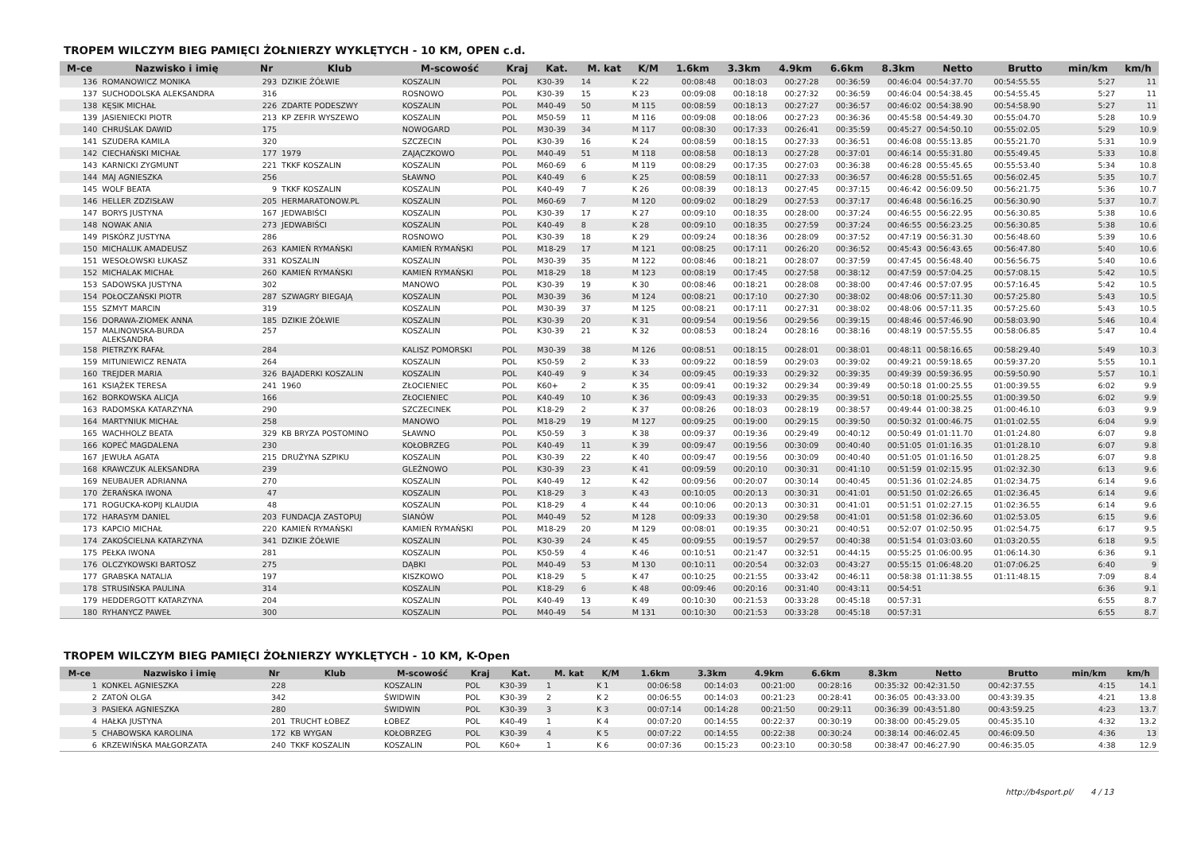TROPEM WILCZYM BIEG PAMIĘCI ŻOŁNIERZY WYKLĘTYCH - 10 KM, OPEN c.d.
| M-ce | Nazwisko i imię | Nr | Klub | M-scowość | Kraj | Kat. | M. kat | K/M | 1.6km | 3.3km | 4.9km | 6.6km | 8.3km | Netto | Brutto | min/km | km/h |
| --- | --- | --- | --- | --- | --- | --- | --- | --- | --- | --- | --- | --- | --- | --- | --- | --- | --- |
| 136 | ROMANOWICZ MONIKA | 293 | DZIKIE ŻÓŁWIE | KOSZALIN | POL | K30-39 | 14 | K 22 | 00:08:48 | 00:18:03 | 00:27:28 | 00:36:59 | 00:46:04 | 00:54:37.70 | 00:54:55.55 | 5:27 | 11 |
| 137 | SUCHODOLSKA ALEKSANDRA | 316 | | ROSNOWO | POL | K30-39 | 15 | K 23 | 00:09:08 | 00:18:18 | 00:27:32 | 00:36:59 | 00:46:04 | 00:54:38.45 | 00:54:55.45 | 5:27 | 11 |
| 138 | KĘSIK MICHAŁ | 226 | ZDARTE PODESZWY | KOSZALIN | POL | M40-49 | 50 | M 115 | 00:08:59 | 00:18:13 | 00:27:27 | 00:36:57 | 00:46:02 | 00:54:38.90 | 00:54:58.90 | 5:27 | 11 |
| 139 | JASIENIECKI PIOTR | 213 | KP ZEFIR WYSZEWO | KOSZALIN | POL | M50-59 | 11 | M 116 | 00:09:08 | 00:18:06 | 00:27:23 | 00:36:36 | 00:45:58 | 00:54:49.30 | 00:55:04.70 | 5:28 | 10.9 |
| 140 | CHRUŚLAK DAWID | 175 | | NOWOGARD | POL | M30-39 | 34 | M 117 | 00:08:30 | 00:17:33 | 00:26:41 | 00:35:59 | 00:45:27 | 00:54:50.10 | 00:55:02.05 | 5:29 | 10.9 |
| 141 | SZUDERA KAMILA | 320 | | SZCZECIN | POL | K30-39 | 16 | K 24 | 00:08:59 | 00:18:15 | 00:27:33 | 00:36:51 | 00:46:08 | 00:55:13.85 | 00:55:21.70 | 5:31 | 10.9 |
| 142 | CIECHAŃSKI MICHAŁ | 177 | 1979 | ZAJĄCZKOWO | POL | M40-49 | 51 | M 118 | 00:08:58 | 00:18:13 | 00:27:28 | 00:37:01 | 00:46:14 | 00:55:31.80 | 00:55:49.45 | 5:33 | 10.8 |
| 143 | KARNICKI ZYGMUNT | 221 | TKKF KOSZALIN | KOSZALIN | POL | M60-69 | 6 | M 119 | 00:08:29 | 00:17:35 | 00:27:03 | 00:36:38 | 00:46:28 | 00:55:45.65 | 00:55:53.40 | 5:34 | 10.8 |
| 144 | MAJ AGNIESZKA | 256 | | SŁAWNO | POL | K40-49 | 6 | K 25 | 00:08:59 | 00:18:11 | 00:27:33 | 00:36:57 | 00:46:28 | 00:55:51.65 | 00:56:02.45 | 5:35 | 10.7 |
| 145 | WOLF BEATA | 9 | TKKF KOSZALIN | KOSZALIN | POL | K40-49 | 7 | K 26 | 00:08:39 | 00:18:13 | 00:27:45 | 00:37:15 | 00:46:42 | 00:56:09.50 | 00:56:21.75 | 5:36 | 10.7 |
| 146 | HELLER ZDZISŁAW | 205 | HERMARATONOW.PL | KOSZALIN | POL | M60-69 | 7 | M 120 | 00:09:02 | 00:18:29 | 00:27:53 | 00:37:17 | 00:46:48 | 00:56:16.25 | 00:56:30.90 | 5:37 | 10.7 |
| 147 | BORYS JUSTYNA | 167 | JEDWABIŚCI | KOSZALIN | POL | K30-39 | 17 | K 27 | 00:09:10 | 00:18:35 | 00:28:00 | 00:37:24 | 00:46:55 | 00:56:22.95 | 00:56:30.85 | 5:38 | 10.6 |
| 148 | NOWAK ANIA | 273 | JEDWABIŚCI | KOSZALIN | POL | K40-49 | 8 | K 28 | 00:09:10 | 00:18:35 | 00:27:59 | 00:37:24 | 00:46:55 | 00:56:23.25 | 00:56:30.85 | 5:38 | 10.6 |
| 149 | PISKÓRZ JUSTYNA | 286 | | ROSNOWO | POL | K30-39 | 18 | K 29 | 00:09:24 | 00:18:36 | 00:28:09 | 00:37:52 | 00:47:19 | 00:56:31.30 | 00:56:48.60 | 5:39 | 10.6 |
| 150 | MICHALUK AMADEUSZ | 263 | KAMIEŃ RYMAŃSKI | KAMIEŃ RYMAŃSKI | POL | M18-29 | 17 | M 121 | 00:08:25 | 00:17:11 | 00:26:20 | 00:36:52 | 00:45:43 | 00:56:43.65 | 00:56:47.80 | 5:40 | 10.6 |
| 151 | WESOŁOWSKI ŁUKASZ | 331 | KOSZALIN | KOSZALIN | POL | M30-39 | 35 | M 122 | 00:08:46 | 00:18:21 | 00:28:07 | 00:37:59 | 00:47:45 | 00:56:48.40 | 00:56:56.75 | 5:40 | 10.6 |
| 152 | MICHALAK MICHAŁ | 260 | KAMIEŃ RYMAŃSKI | KAMIEŃ RYMAŃSKI | POL | M18-29 | 18 | M 123 | 00:08:19 | 00:17:45 | 00:27:58 | 00:38:12 | 00:47:59 | 00:57:04.25 | 00:57:08.15 | 5:42 | 10.5 |
| 153 | SADOWSKA JUSTYNA | 302 | | MANOWO | POL | K30-39 | 19 | K 30 | 00:08:46 | 00:18:21 | 00:28:08 | 00:38:00 | 00:47:46 | 00:57:07.95 | 00:57:16.45 | 5:42 | 10.5 |
| 154 | POŁOCZAŃSKI PIOTR | 287 | SZWAGRY BIEGAJĄ | KOSZALIN | POL | M30-39 | 36 | M 124 | 00:08:21 | 00:17:10 | 00:27:30 | 00:38:02 | 00:48:06 | 00:57:11.30 | 00:57:25.80 | 5:43 | 10.5 |
| 155 | SZMYT MARCIN | 319 | | KOSZALIN | POL | M30-39 | 37 | M 125 | 00:08:21 | 00:17:11 | 00:27:31 | 00:38:02 | 00:48:06 | 00:57:11.35 | 00:57:25.60 | 5:43 | 10.5 |
| 156 | DORAWA-ZIOMEK ANNA | 185 | DZIKIE ŻÓŁWIE | KOSZALIN | POL | K30-39 | 20 | K 31 | 00:09:54 | 00:19:56 | 00:29:56 | 00:39:15 | 00:48:46 | 00:57:46.90 | 00:58:03.90 | 5:46 | 10.4 |
| 157 | MALINOWSKA-BURDA ALEKSANDRA | 257 | | KOSZALIN | POL | K30-39 | 21 | K 32 | 00:08:53 | 00:18:24 | 00:28:16 | 00:38:16 | 00:48:19 | 00:57:55.55 | 00:58:06.85 | 5:47 | 10.4 |
| 158 | PIETRZYK RAFAŁ | 284 | | KALISZ POMORSKI | POL | M30-39 | 38 | M 126 | 00:08:51 | 00:18:15 | 00:28:01 | 00:38:01 | 00:48:11 | 00:58:16.65 | 00:58:29.40 | 5:49 | 10.3 |
| 159 | MITUNIEWICZ RENATA | 264 | | KOSZALIN | POL | K50-59 | 2 | K 33 | 00:09:22 | 00:18:59 | 00:29:03 | 00:39:02 | 00:49:21 | 00:59:18.65 | 00:59:37.20 | 5:55 | 10.1 |
| 160 | TREJDER MARIA | 326 | BAJADERKI KOSZALIN | KOSZALIN | POL | K40-49 | 9 | K 34 | 00:09:45 | 00:19:33 | 00:29:32 | 00:39:35 | 00:49:39 | 00:59:36.95 | 00:59:50.90 | 5:57 | 10.1 |
| 161 | KSIĄŻEK TERESA | 241 | 1960 | ZŁOCIENIEC | POL | K60+ | 2 | K 35 | 00:09:41 | 00:19:32 | 00:29:34 | 00:39:49 | 00:50:18 | 01:00:25.55 | 01:00:39.55 | 6:02 | 9.9 |
| 162 | BORKOWSKA ALICJA | 166 | | ZŁOCIENIEC | POL | K40-49 | 10 | K 36 | 00:09:43 | 00:19:33 | 00:29:35 | 00:39:51 | 00:50:18 | 01:00:25.55 | 01:00:39.50 | 6:02 | 9.9 |
| 163 | RADOMSKA KATARZYNA | 290 | | SZCZECINEK | POL | K18-29 | 2 | K 37 | 00:08:26 | 00:18:03 | 00:28:19 | 00:38:57 | 00:49:44 | 01:00:38.25 | 01:00:46.10 | 6:03 | 9.9 |
| 164 | MARTYNIUK MICHAŁ | 258 | | MANOWO | POL | M18-29 | 19 | M 127 | 00:09:25 | 00:19:00 | 00:29:15 | 00:39:50 | 00:50:32 | 01:00:46.75 | 01:01:02.55 | 6:04 | 9.9 |
| 165 | WACHHOLZ BEATA | 329 | KB BRYZA POSTOMINO | SŁAWNO | POL | K50-59 | 3 | K 38 | 00:09:37 | 00:19:36 | 00:29:49 | 00:40:12 | 00:50:49 | 01:01:11.70 | 01:01:24.80 | 6:07 | 9.8 |
| 166 | KOPEĆ MAGDALENA | 230 | | KOŁOBRZEG | POL | K40-49 | 11 | K 39 | 00:09:47 | 00:19:56 | 00:30:09 | 00:40:40 | 00:51:05 | 01:01:16.35 | 01:01:28.10 | 6:07 | 9.8 |
| 167 | JEWUŁA AGATA | 215 | DRUŻYNA SZPIKU | KOSZALIN | POL | K30-39 | 22 | K 40 | 00:09:47 | 00:19:56 | 00:30:09 | 00:40:40 | 00:51:05 | 01:01:16.50 | 01:01:28.25 | 6:07 | 9.8 |
| 168 | KRAWCZUK ALEKSANDRA | 239 | | GLEŹNOWO | POL | K30-39 | 23 | K 41 | 00:09:59 | 00:20:10 | 00:30:31 | 00:41:10 | 00:51:59 | 01:02:15.95 | 01:02:32.30 | 6:13 | 9.6 |
| 169 | NEUBAUER ADRIANNA | 270 | | KOSZALIN | POL | K40-49 | 12 | K 42 | 00:09:56 | 00:20:07 | 00:30:14 | 00:40:45 | 00:51:36 | 01:02:24.85 | 01:02:34.75 | 6:14 | 9.6 |
| 170 | ŻERAŃSKA IWONA | 47 | | KOSZALIN | POL | K18-29 | 3 | K 43 | 00:10:05 | 00:20:13 | 00:30:31 | 00:41:01 | 00:51:50 | 01:02:26.65 | 01:02:36.45 | 6:14 | 9.6 |
| 171 | ROGUCKA-KOPIJ KLAUDIA | 48 | | KOSZALIN | POL | K18-29 | 4 | K 44 | 00:10:06 | 00:20:13 | 00:30:31 | 00:41:01 | 00:51:51 | 01:02:27.15 | 01:02:36.55 | 6:14 | 9.6 |
| 172 | HARASYM DANIEL | 203 | FUNDACJA ZASTOPUJ | SIANÓW | POL | M40-49 | 52 | M 128 | 00:09:33 | 00:19:30 | 00:29:58 | 00:41:01 | 00:51:58 | 01:02:36.60 | 01:02:53.05 | 6:15 | 9.6 |
| 173 | KAPCIO MICHAŁ | 220 | KAMIEŃ RYMAŃSKI | KAMIEŃ RYMAŃSKI | POL | M18-29 | 20 | M 129 | 00:08:01 | 00:19:35 | 00:30:21 | 00:40:51 | 00:52:07 | 01:02:50.95 | 01:02:54.75 | 6:17 | 9.5 |
| 174 | ZAKOŚCIELNA KATARZYNA | 341 | DZIKIE ŻÓŁWIE | KOSZALIN | POL | K30-39 | 24 | K 45 | 00:09:55 | 00:19:57 | 00:29:57 | 00:40:38 | 00:51:54 | 01:03:03.60 | 01:03:20.55 | 6:18 | 9.5 |
| 175 | PEŁKA IWONA | 281 | | KOSZALIN | POL | K50-59 | 4 | K 46 | 00:10:51 | 00:21:47 | 00:32:51 | 00:44:15 | 00:55:25 | 01:06:00.95 | 01:06:14.30 | 6:36 | 9.1 |
| 176 | OLCZYKOWSKI BARTOSZ | 275 | | DĄBKI | POL | M40-49 | 53 | M 130 | 00:10:11 | 00:20:54 | 00:32:03 | 00:43:27 | 00:55:15 | 01:06:48.20 | 01:07:06.25 | 6:40 | 9 |
| 177 | GRABSKA NATALIA | 197 | | KISZKOWO | POL | K18-29 | 5 | K 47 | 00:10:25 | 00:21:55 | 00:33:42 | 00:46:11 | 00:58:38 | 01:11:38.55 | 01:11:48.15 | 7:09 | 8.4 |
| 178 | STRUSIŃSKA PAULINA | 314 | | KOSZALIN | POL | K18-29 | 6 | K 48 | 00:09:46 | 00:20:16 | 00:31:40 | 00:43:11 | 00:54:51 | | | 6:36 | 9.1 |
| 179 | HEDDERGOTT KATARZYNA | 204 | | KOSZALIN | POL | K40-49 | 13 | K 49 | 00:10:30 | 00:21:53 | 00:33:28 | 00:45:18 | 00:57:31 | | | 6:55 | 8.7 |
| 180 | RYHANYCZ PAWEŁ | 300 | | KOSZALIN | POL | M40-49 | 54 | M 131 | 00:10:30 | 00:21:53 | 00:33:28 | 00:45:18 | 00:57:31 | | | 6:55 | 8.7 |
TROPEM WILCZYM BIEG PAMIĘCI ŻOŁNIERZY WYKLĘTYCH - 10 KM, K-Open
| M-ce | Nazwisko i imię | Nr | Klub | M-scowość | Kraj | Kat. | M. kat | K/M | 1.6km | 3.3km | 4.9km | 6.6km | 8.3km | Netto | Brutto | min/km | km/h |
| --- | --- | --- | --- | --- | --- | --- | --- | --- | --- | --- | --- | --- | --- | --- | --- | --- | --- |
| 1 | KONKEL AGNIESZKA | 228 | | KOSZALIN | POL | K30-39 | 1 | K 1 | 00:06:58 | 00:14:03 | 00:21:00 | 00:28:16 | 00:35:32 | 00:42:31.50 | 00:42:37.55 | 4:15 | 14.1 |
| 2 | ZATOŃ OLGA | 342 | | ŚWIDWIN | POL | K30-39 | 2 | K 2 | 00:06:55 | 00:14:03 | 00:21:23 | 00:28:41 | 00:36:05 | 00:43:33.00 | 00:43:39.35 | 4:21 | 13.8 |
| 3 | PASIEKA AGNIESZKA | 280 | | ŚWIDWIN | POL | K30-39 | 3 | K 3 | 00:07:14 | 00:14:28 | 00:21:50 | 00:29:11 | 00:36:39 | 00:43:51.80 | 00:43:59.25 | 4:23 | 13.7 |
| 4 | HAŁKA JUSTYNA | 201 | TRUCHT ŁOBEZ | ŁOBEZ | POL | K40-49 | 1 | K 4 | 00:07:20 | 00:14:55 | 00:22:37 | 00:30:19 | 00:38:00 | 00:45:29.05 | 00:45:35.10 | 4:32 | 13.2 |
| 5 | CHABOWSKA KAROLINA | 172 | KB WYGAN | KOŁOBRZEG | POL | K30-39 | 4 | K 5 | 00:07:22 | 00:14:55 | 00:22:38 | 00:30:24 | 00:38:14 | 00:46:02.45 | 00:46:09.50 | 4:36 | 13 |
| 6 | KRZEWIŃSKA MAŁGORZATA | 240 | TKKF KOSZALIN | KOSZALIN | POL | K60+ | 1 | K 6 | 00:07:36 | 00:15:23 | 00:23:10 | 00:30:58 | 00:38:47 | 00:46:27.90 | 00:46:35.05 | 4:38 | 12.9 |
http://b4sport.pl/ 4 / 13